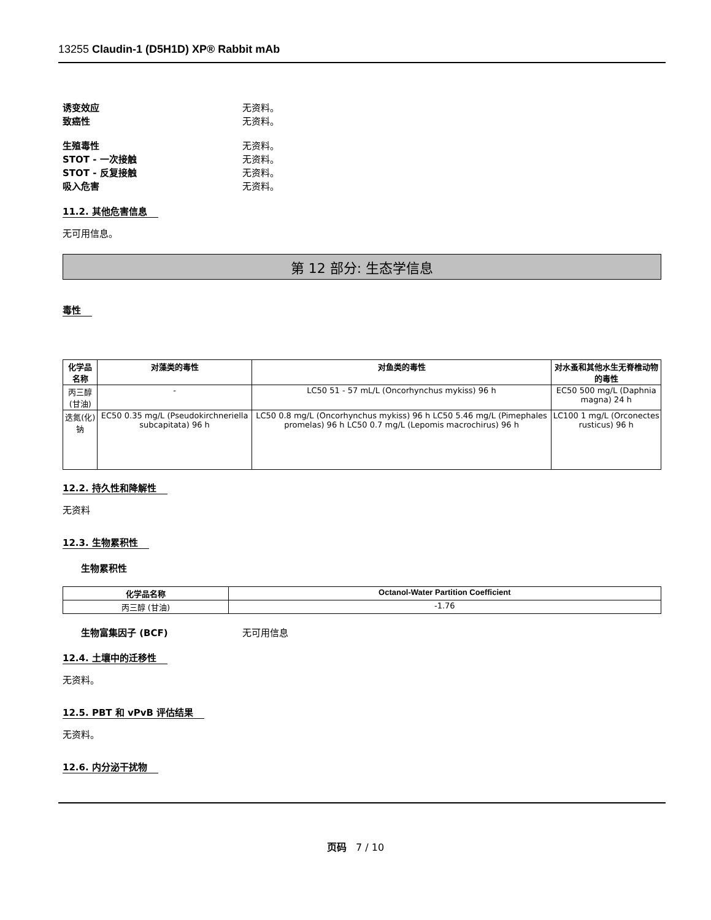13255 Claudin-1 (D5H1D) XP® Rabbit mAb
诱变效应 无资料。
致癌性 无资料。
生殖毒性 无资料。
STOT - 一次接触 无资料。
STOT - 反复接触 无资料。
吸入危害 无资料。
11.2. 其他危害信息
无可用信息。
第 12 部分: 生态学信息
毒性
| 化学品名称 | 对藻类的毒性 | 对鱼类的毒性 | 对水蚤和其他水生无脊椎动物的毒性 |
| --- | --- | --- | --- |
| 丙三醇 (甘油) | - | LC50 51 - 57 mL/L (Oncorhynchus mykiss) 96 h | EC50 500 mg/L (Daphnia magna) 24 h |
| 迭氮(化)钠 | EC50 0.35 mg/L (Pseudokirchneriella subcapitata) 96 h | LC50 0.8 mg/L (Oncorhynchus mykiss) 96 h LC50 5.46 mg/L (Pimephales promelas) 96 h LC50 0.7 mg/L (Lepomis macrochirus) 96 h | LC100 1 mg/L (Orconectes rusticus) 96 h |
12.2. 持久性和降解性
无资料
12.3. 生物累积性
生物累积性
| 化学品名称 | Octanol-Water Partition Coefficient |
| --- | --- |
| 丙三醇 (甘油) | -1.76 |
生物富集因子 (BCF) 无可用信息
12.4. 土壤中的迁移性
无资料。
12.5. PBT 和 vPvB 评估结果
无资料。
12.6. 内分泌干扰物
页码 7 / 10